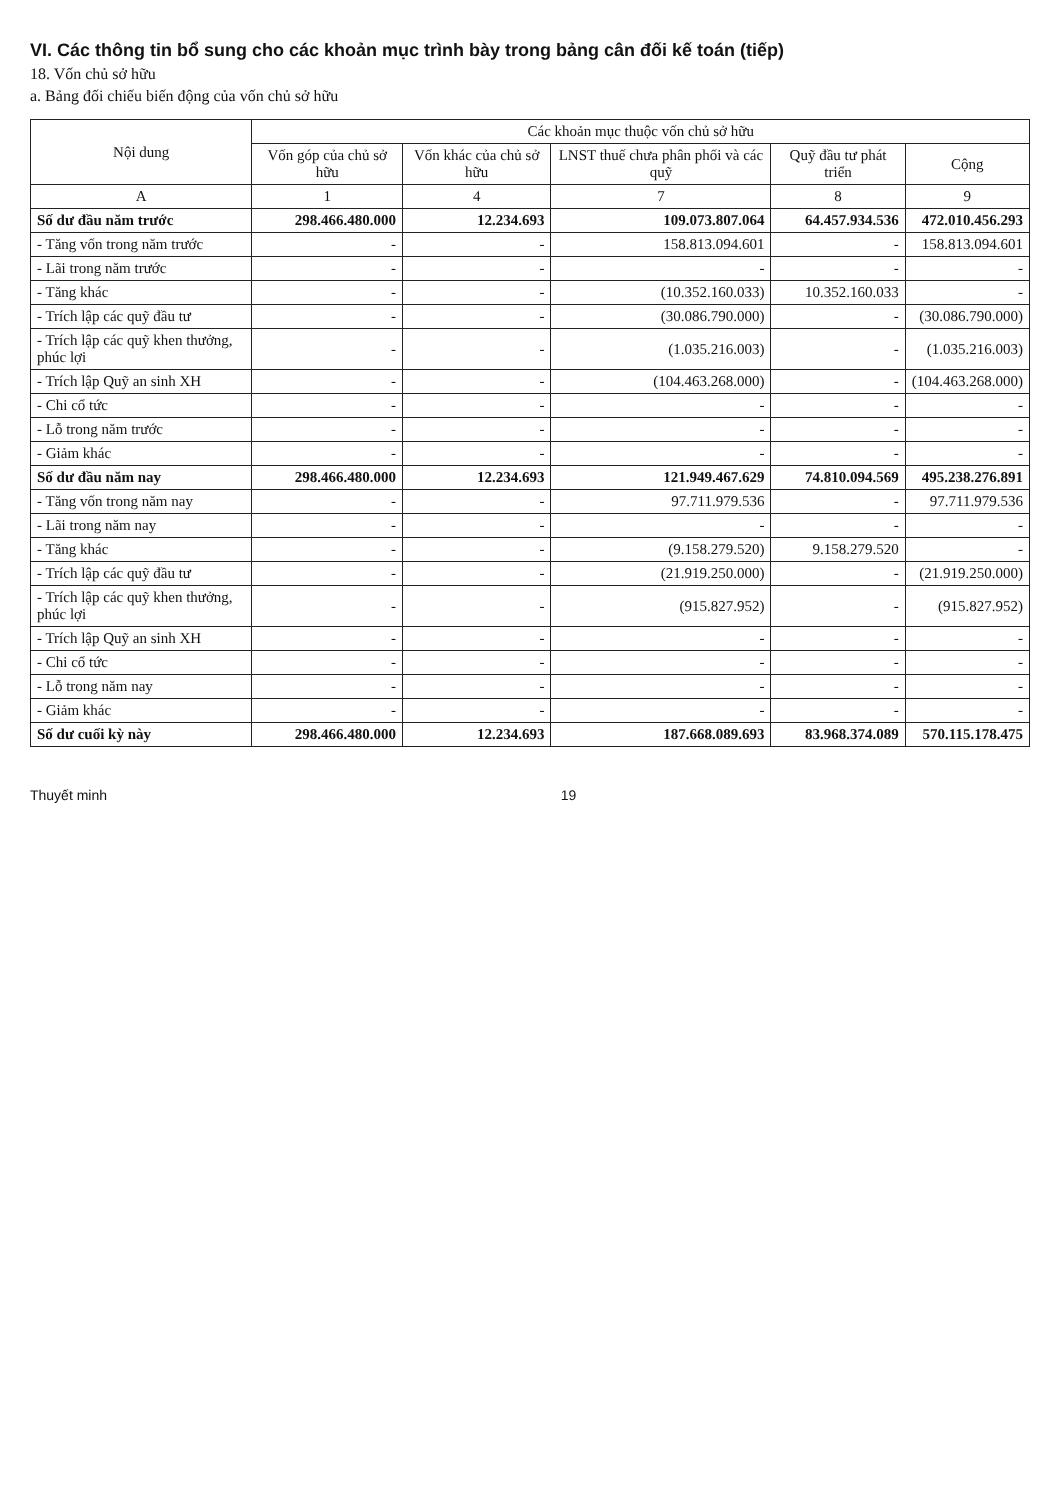VI. Các thông tin bổ sung cho các khoản mục trình bày trong bảng cân đối kế toán (tiếp)
18. Vốn chủ sở hữu
a. Bảng đối chiếu biến động của vốn chủ sở hữu
| Nội dung | Các khoản mục thuộc vốn chủ sở hữu | | | | |
| --- | --- | --- | --- | --- | --- |
| | Vốn góp của chủ sở hữu | Vốn khác của chủ sở hữu | LNST thuế chưa phân phối và các quỹ | Quỹ đầu tư phát triển | Cộng |
| A | 1 | 4 | 7 | 8 | 9 |
| Số dư đầu năm trước | 298.466.480.000 | 12.234.693 | 109.073.807.064 | 64.457.934.536 | 472.010.456.293 |
| - Tăng vốn trong năm trước | - | - | 158.813.094.601 | - | 158.813.094.601 |
| - Lãi trong năm trước | - | - | - | - | - |
| - Tăng khác | - | - | (10.352.160.033) | 10.352.160.033 | - |
| - Trích lập các quỹ đầu tư | - | - | (30.086.790.000) | - | (30.086.790.000) |
| - Trích lập các quỹ khen thưởng, phúc lợi | - | - | (1.035.216.003) | - | (1.035.216.003) |
| - Trích lập Quỹ an sinh XH | - | - | (104.463.268.000) | - | (104.463.268.000) |
| - Chi cổ tức | - | - | - | - | - |
| - Lỗ trong năm trước | - | - | - | - | - |
| - Giảm khác | - | - | - | - | - |
| Số dư đầu năm nay | 298.466.480.000 | 12.234.693 | 121.949.467.629 | 74.810.094.569 | 495.238.276.891 |
| - Tăng vốn trong năm nay | - | - | 97.711.979.536 | - | 97.711.979.536 |
| - Lãi trong năm nay | - | - | - | - | - |
| - Tăng khác | - | - | (9.158.279.520) | 9.158.279.520 | - |
| - Trích lập các quỹ đầu tư | - | - | (21.919.250.000) | - | (21.919.250.000) |
| - Trích lập các quỹ khen thưởng, phúc lợi | - | - | (915.827.952) | - | (915.827.952) |
| - Trích lập Quỹ an sinh XH | - | - | - | - | - |
| - Chi cổ tức | - | - | - | - | - |
| - Lỗ trong năm nay | - | - | - | - | - |
| - Giảm khác | - | - | - | - | - |
| Số dư cuối kỳ này | 298.466.480.000 | 12.234.693 | 187.668.089.693 | 83.968.374.089 | 570.115.178.475 |
Thuyết minh 19